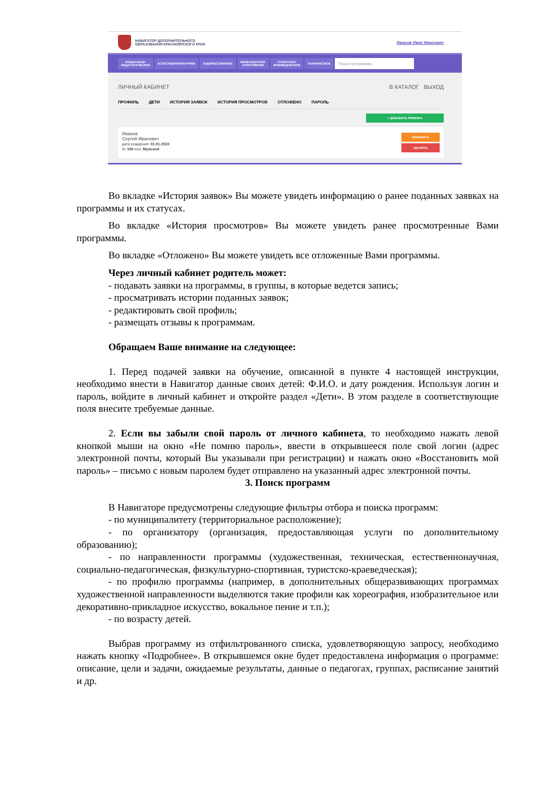НАВИГАТОР ДОПОЛНИТЕЛЬНОГО
ОБРАЗОВАНИЯ КРАСНОЯРСКОГО КРАЯ
Иванов Иван Иванович
СОЦИАЛЬНО-
ПЕДАГОГИЧЕСКОЕ ЕСТЕСТВЕННОНАУЧНОЕ ХУДОЖЕСТВЕННОЕ ФИЗКУЛЬТУРНО-
СПОРТИВНОЕ ТУРИСТСКО-
КРАЕВЕДЧЕСКОЕ ТЕХНИЧЕСКОЕ Поиск программы...
ЛИЧНЫЙ КАБИНЕТ В КАТАЛОГ ВЫХОД
ПРОФИЛЬ ДЕТИ ИСТОРИЯ ЗАЯВОК ИСТОРИЯ ПРОСМОТРОВ ОТЛОЖЕНО ПАРОЛЬ
+ ДОБАВИТЬ РЕБЕНКА
Иванов
Сергей Иванович
дата рождения: 01.01.2010
id: 194 пол: Мужской
ИЗМЕНИТЬ
УДАЛИТЬ
Во вкладке «История заявок» Вы можете увидеть информацию о ранее поданных заявках на программы и их статусах.
Во вкладке «История просмотров» Вы можете увидеть ранее просмотренные Вами программы.
Во вкладке «Отложено» Вы можете увидеть все отложенные Вами программы.
Через личный кабинет родитель может:
- подавать заявки на программы, в группы, в которые ведется запись;
- просматривать истории поданных заявок;
- редактировать свой профиль;
- размещать отзывы к программам.
Обращаем Ваше внимание на следующее:
1. Перед подачей заявки на обучение, описанной в пункте 4 настоящей инструкции, необходимо внести в Навигатор данные своих детей: Ф.И.О. и дату рождения. Используя логин и пароль, войдите в личный кабинет и откройте раздел «Дети». В этом разделе в соответствующие поля внесите требуемые данные.
2. Если вы забыли свой пароль от личного кабинета, то необходимо нажать левой кнопкой мыши на окно «Не помню пароль», ввести в открывшееся поле свой логин (адрес электронной почты, который Вы указывали при регистрации) и нажать окно «Восстановить мой пароль» – письмо с новым паролем будет отправлено на указанный адрес электронной почты.
3. Поиск программ
В Навигаторе предусмотрены следующие фильтры отбора и поиска программ:
- по муниципалитету (территориальное расположение);
- по организатору (организация, предоставляющая услуги по дополнительному образованию);
- по направленности программы (художественная, техническая, естественнонаучная, социально-педагогическая, физкультурно-спортивная, туристско-краеведческая);
- по профилю программы (например, в дополнительных общеразвивающих программах художественной направленности выделяются такие профили как хореография, изобразительное или декоративно-прикладное искусство, вокальное пение и т.п.);
- по возрасту детей.
Выбрав программу из отфильтрованного списка, удовлетворяющую запросу, необходимо нажать кнопку «Подробнее». В открывшемся окне будет предоставлена информация о программе: описание, цели и задачи, ожидаемые результаты, данные о педагогах, группах, расписание занятий и др.